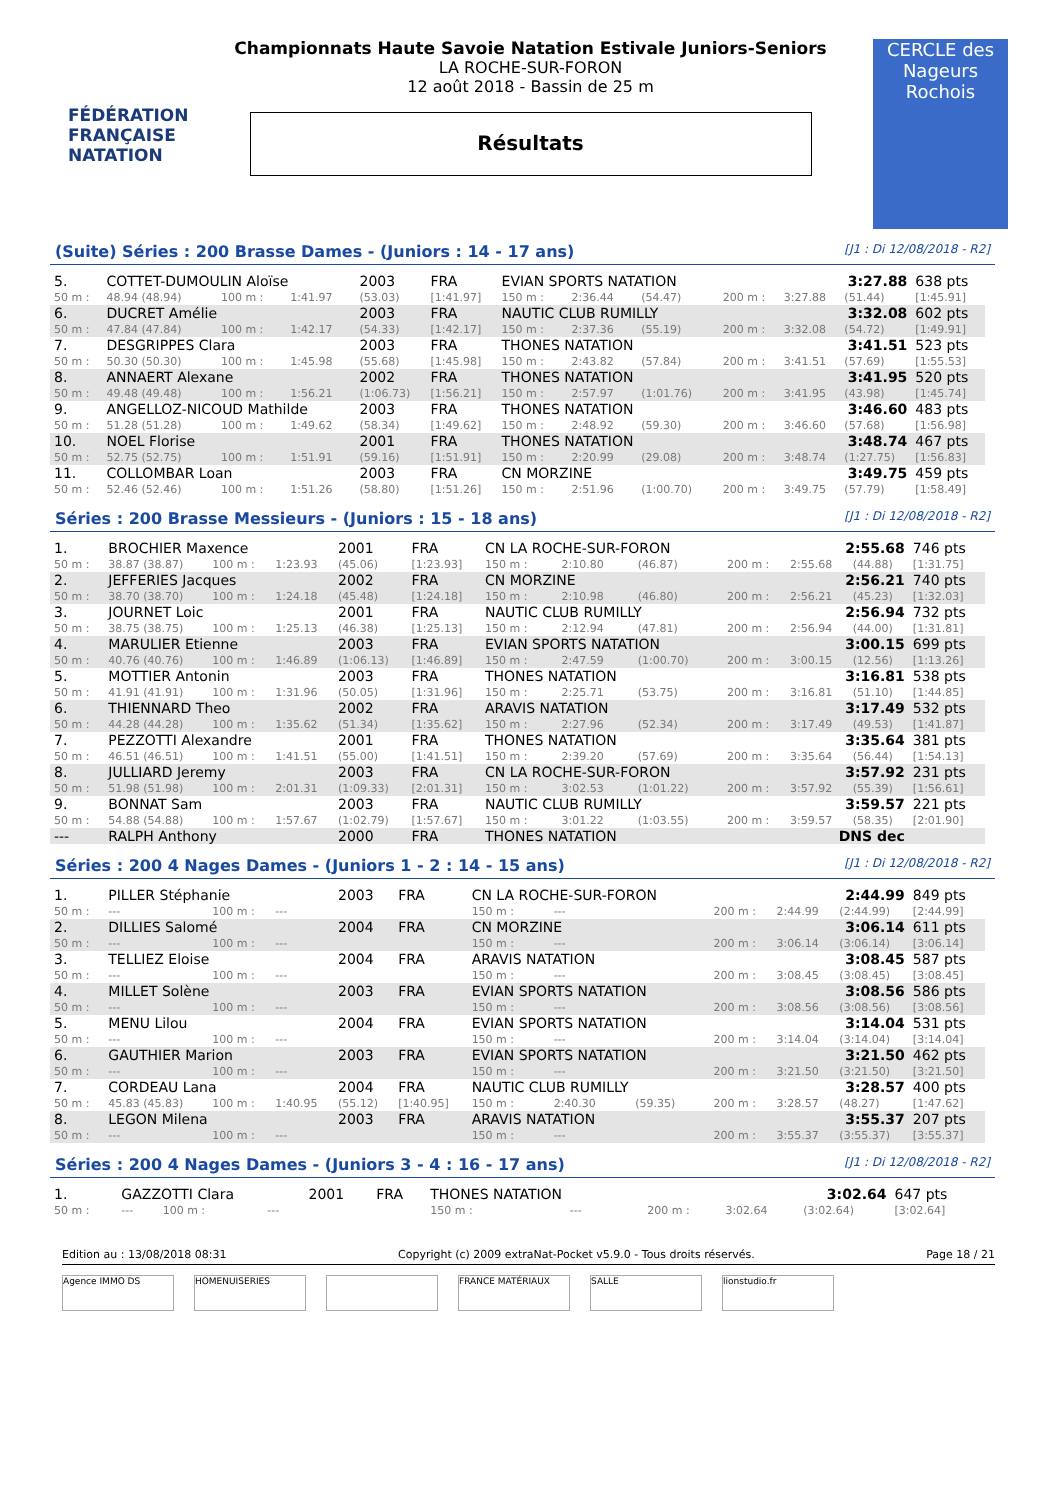FÉDÉRATION FRANÇAISE NATATION
CERCLE des Nageurs Rochois
Championnats Haute Savoie Natation Estivale Juniors-Seniors
LA ROCHE-SUR-FORON
12 août 2018 - Bassin de 25 m
Résultats
(Suite) Séries : 200 Brasse Dames - (Juniors : 14 - 17 ans) [J1 : Di 12/08/2018 - R2]
| 5. | COTTET-DUMOULIN Aloïse | | | 2003 | FRA | EVIAN SPORTS NATATION | | | 3:27.88 | | | 638 pts |
| 50 m : | 48.94 (48.94) | 100 m : | 1:41.97 | (53.03) | [1:41.97] | 150 m : | 2:36.44 | (54.47) | 200 m : | 3:27.88 | (51.44) | [1:45.91] |
| 6. | DUCRET Amélie | | | 2003 | FRA | NAUTIC CLUB RUMILLY | | | 3:32.08 | | | 602 pts |
| 50 m : | 47.84 (47.84) | 100 m : | 1:42.17 | (54.33) | [1:42.17] | 150 m : | 2:37.36 | (55.19) | 200 m : | 3:32.08 | (54.72) | [1:49.91] |
| 7. | DESGRIPPES Clara | | | 2003 | FRA | THONES NATATION | | | 3:41.51 | | | 523 pts |
| 50 m : | 50.30 (50.30) | 100 m : | 1:45.98 | (55.68) | [1:45.98] | 150 m : | 2:43.82 | (57.84) | 200 m : | 3:41.51 | (57.69) | [1:55.53] |
| 8. | ANNAERT Alexane | | | 2002 | FRA | THONES NATATION | | | 3:41.95 | | | 520 pts |
| 50 m : | 49.48 (49.48) | 100 m : | 1:56.21 | (1:06.73) | [1:56.21] | 150 m : | 2:57.97 | (1:01.76) | 200 m : | 3:41.95 | (43.98) | [1:45.74] |
| 9. | ANGELLOZ-NICOUD Mathilde | | | 2003 | FRA | THONES NATATION | | | 3:46.60 | | | 483 pts |
| 50 m : | 51.28 (51.28) | 100 m : | 1:49.62 | (58.34) | [1:49.62] | 150 m : | 2:48.92 | (59.30) | 200 m : | 3:46.60 | (57.68) | [1:56.98] |
| 10. | NOEL Florise | | | 2001 | FRA | THONES NATATION | | | 3:48.74 | | | 467 pts |
| 50 m : | 52.75 (52.75) | 100 m : | 1:51.91 | (59.16) | [1:51.91] | 150 m : | 2:20.99 | (29.08) | 200 m : | 3:48.74 | (1:27.75) | [1:56.83] |
| 11. | COLLOMBAR Loan | | | 2003 | FRA | CN MORZINE | | | 3:49.75 | | | 459 pts |
| 50 m : | 52.46 (52.46) | 100 m : | 1:51.26 | (58.80) | [1:51.26] | 150 m : | 2:51.96 | (1:00.70) | 200 m : | 3:49.75 | (57.79) | [1:58.49] |
Séries : 200 Brasse Messieurs - (Juniors : 15 - 18 ans) [J1 : Di 12/08/2018 - R2]
| 1. | BROCHIER Maxence | | | 2001 | FRA | CN LA ROCHE-SUR-FORON | | | 2:55.68 | | | 746 pts |
| 50 m : | 38.87 (38.87) | 100 m : | 1:23.93 | (45.06) | [1:23.93] | 150 m : | 2:10.80 | (46.87) | 200 m : | 2:55.68 | (44.88) | [1:31.75] |
| 2. | JEFFERIES Jacques | | | 2002 | FRA | CN MORZINE | | | 2:56.21 | | | 740 pts |
| 50 m : | 38.70 (38.70) | 100 m : | 1:24.18 | (45.48) | [1:24.18] | 150 m : | 2:10.98 | (46.80) | 200 m : | 2:56.21 | (45.23) | [1:32.03] |
| 3. | JOURNET Loic | | | 2001 | FRA | NAUTIC CLUB RUMILLY | | | 2:56.94 | | | 732 pts |
| 50 m : | 38.75 (38.75) | 100 m : | 1:25.13 | (46.38) | [1:25.13] | 150 m : | 2:12.94 | (47.81) | 200 m : | 2:56.94 | (44.00) | [1:31.81] |
| 4. | MARULIER Etienne | | | 2003 | FRA | EVIAN SPORTS NATATION | | | 3:00.15 | | | 699 pts |
| 50 m : | 40.76 (40.76) | 100 m : | 1:46.89 | (1:06.13) | [1:46.89] | 150 m : | 2:47.59 | (1:00.70) | 200 m : | 3:00.15 | (12.56) | [1:13.26] |
| 5. | MOTTIER Antonin | | | 2003 | FRA | THONES NATATION | | | 3:16.81 | | | 538 pts |
| 50 m : | 41.91 (41.91) | 100 m : | 1:31.96 | (50.05) | [1:31.96] | 150 m : | 2:25.71 | (53.75) | 200 m : | 3:16.81 | (51.10) | [1:44.85] |
| 6. | THIENNARD Theo | | | 2002 | FRA | ARAVIS NATATION | | | 3:17.49 | | | 532 pts |
| 50 m : | 44.28 (44.28) | 100 m : | 1:35.62 | (51.34) | [1:35.62] | 150 m : | 2:27.96 | (52.34) | 200 m : | 3:17.49 | (49.53) | [1:41.87] |
| 7. | PEZZOTTI Alexandre | | | 2001 | FRA | THONES NATATION | | | 3:35.64 | | | 381 pts |
| 50 m : | 46.51 (46.51) | 100 m : | 1:41.51 | (55.00) | [1:41.51] | 150 m : | 2:39.20 | (57.69) | 200 m : | 3:35.64 | (56.44) | [1:54.13] |
| 8. | JULLIARD Jeremy | | | 2003 | FRA | CN LA ROCHE-SUR-FORON | | | 3:57.92 | | | 231 pts |
| 50 m : | 51.98 (51.98) | 100 m : | 2:01.31 | (1:09.33) | [2:01.31] | 150 m : | 3:02.53 | (1:01.22) | 200 m : | 3:57.92 | (55.39) | [1:56.61] |
| 9. | BONNAT Sam | | | 2003 | FRA | NAUTIC CLUB RUMILLY | | | 3:59.57 | | | 221 pts |
| 50 m : | 54.88 (54.88) | 100 m : | 1:57.67 | (1:02.79) | [1:57.67] | 150 m : | 3:01.22 | (1:03.55) | 200 m : | 3:59.57 | (58.35) | [2:01.90] |
| --- | RALPH Anthony | | | 2000 | FRA | THONES NATATION | | | DNS dec | | | |
Séries : 200 4 Nages Dames - (Juniors 1 - 2 : 14 - 15 ans) [J1 : Di 12/08/2018 - R2]
| 1. | PILLER Stéphanie | | | 2003 | FRA | CN LA ROCHE-SUR-FORON | | | 2:44.99 | | | 849 pts |
| 50 m : | --- | 100 m : | --- | | | 150 m : | --- | | 200 m : | 2:44.99 | (2:44.99) | [2:44.99] |
| 2. | DILLIES Salomé | | | 2004 | FRA | CN MORZINE | | | 3:06.14 | | | 611 pts |
| 50 m : | --- | 100 m : | --- | | | 150 m : | --- | | 200 m : | 3:06.14 | (3:06.14) | [3:06.14] |
| 3. | TELLIEZ Eloise | | | 2004 | FRA | ARAVIS NATATION | | | 3:08.45 | | | 587 pts |
| 50 m : | --- | 100 m : | --- | | | 150 m : | --- | | 200 m : | 3:08.45 | (3:08.45) | [3:08.45] |
| 4. | MILLET Solène | | | 2003 | FRA | EVIAN SPORTS NATATION | | | 3:08.56 | | | 586 pts |
| 50 m : | --- | 100 m : | --- | | | 150 m : | --- | | 200 m : | 3:08.56 | (3:08.56) | [3:08.56] |
| 5. | MENU Lilou | | | 2004 | FRA | EVIAN SPORTS NATATION | | | 3:14.04 | | | 531 pts |
| 50 m : | --- | 100 m : | --- | | | 150 m : | --- | | 200 m : | 3:14.04 | (3:14.04) | [3:14.04] |
| 6. | GAUTHIER Marion | | | 2003 | FRA | EVIAN SPORTS NATATION | | | 3:21.50 | | | 462 pts |
| 50 m : | --- | 100 m : | --- | | | 150 m : | --- | | 200 m : | 3:21.50 | (3:21.50) | [3:21.50] |
| 7. | CORDEAU Lana | | | 2004 | FRA | NAUTIC CLUB RUMILLY | | | 3:28.57 | | | 400 pts |
| 50 m : | 45.83 (45.83) | 100 m : | 1:40.95 | (55.12) | [1:40.95] | 150 m : | 2:40.30 | (59.35) | 200 m : | 3:28.57 | (48.27) | [1:47.62] |
| 8. | LEGON Milena | | | 2003 | FRA | ARAVIS NATATION | | | 3:55.37 | | | 207 pts |
| 50 m : | --- | 100 m : | --- | | | 150 m : | --- | | 200 m : | 3:55.37 | (3:55.37) | [3:55.37] |
Séries : 200 4 Nages Dames - (Juniors 3 - 4 : 16 - 17 ans) [J1 : Di 12/08/2018 - R2]
| 1. | GAZZOTTI Clara | | | 2001 | FRA | THONES NATATION | | | 3:02.64 | | | 647 pts |
| 50 m : | --- | 100 m : | --- | | | 150 m : | --- | | 200 m : | 3:02.64 | (3:02.64) | [3:02.64] |
Edition au : 13/08/2018 08:31 Copyright (c) 2009 extraNat-Pocket v5.9.0 - Tous droits réservés. Page 18 / 21
Agence IMMO DS HOMENUISERIES FRANCE MATÉRIAUX SALLE lionstudio.fr